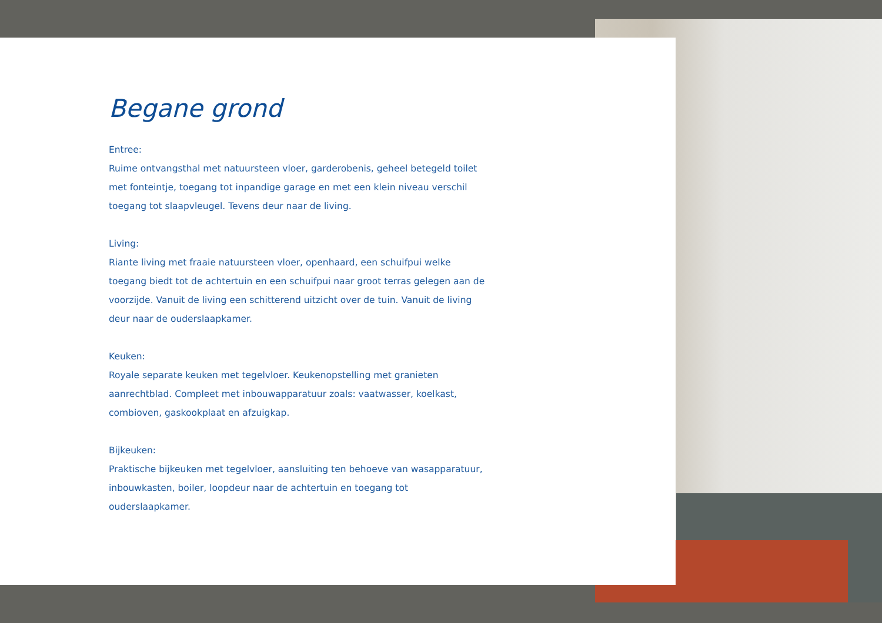Begane grond
Entree:
Ruime ontvangsthal met natuursteen vloer, garderobenis, geheel betegeld toilet met fonteintje, toegang tot inpandige garage en met een klein niveau verschil toegang tot slaapvleugel. Tevens deur naar de living.
Living:
Riante living met fraaie natuursteen vloer, openhaard, een schuifpui welke toegang biedt tot de achtertuin en een schuifpui naar groot terras gelegen aan de voorzijde. Vanuit de living een schitterend uitzicht over de tuin. Vanuit de living deur naar de ouderslaapkamer.
Keuken:
Royale separate keuken met tegelvloer. Keukenopstelling met granieten aanrechtblad. Compleet met inbouwapparatuur zoals: vaatwasser, koelkast, combioven, gaskookplaat en afzuigkap.
Bijkeuken:
Praktische bijkeuken met tegelvloer, aansluiting ten behoeve van wasapparatuur, inbouwkasten, boiler, loopdeur naar de achtertuin en toegang tot ouderslaapkamer.